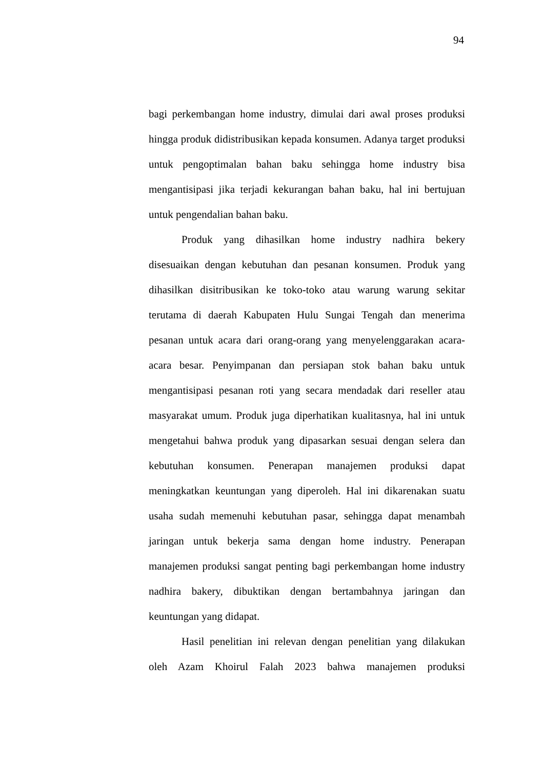94
bagi perkembangan home industry, dimulai dari awal proses produksi hingga produk didistribusikan kepada konsumen. Adanya target produksi untuk pengoptimalan bahan baku sehingga home industry bisa mengantisipasi jika terjadi kekurangan bahan baku, hal ini bertujuan untuk pengendalian bahan baku.
Produk yang dihasilkan home industry nadhira bekery disesuaikan dengan kebutuhan dan pesanan konsumen. Produk yang dihasilkan disitribusikan ke toko-toko atau warung warung sekitar terutama di daerah Kabupaten Hulu Sungai Tengah dan menerima pesanan untuk acara dari orang-orang yang menyelenggarakan acara-acara besar. Penyimpanan dan persiapan stok bahan baku untuk mengantisipasi pesanan roti yang secara mendadak dari reseller atau masyarakat umum. Produk juga diperhatikan kualitasnya, hal ini untuk mengetahui bahwa produk yang dipasarkan sesuai dengan selera dan kebutuhan konsumen. Penerapan manajemen produksi dapat meningkatkan keuntungan yang diperoleh. Hal ini dikarenakan suatu usaha sudah memenuhi kebutuhan pasar, sehingga dapat menambah jaringan untuk bekerja sama dengan home industry. Penerapan manajemen produksi sangat penting bagi perkembangan home industry nadhira bakery, dibuktikan dengan bertambahnya jaringan dan keuntungan yang didapat.
Hasil penelitian ini relevan dengan penelitian yang dilakukan oleh Azam Khoirul Falah 2023 bahwa manajemen produksi